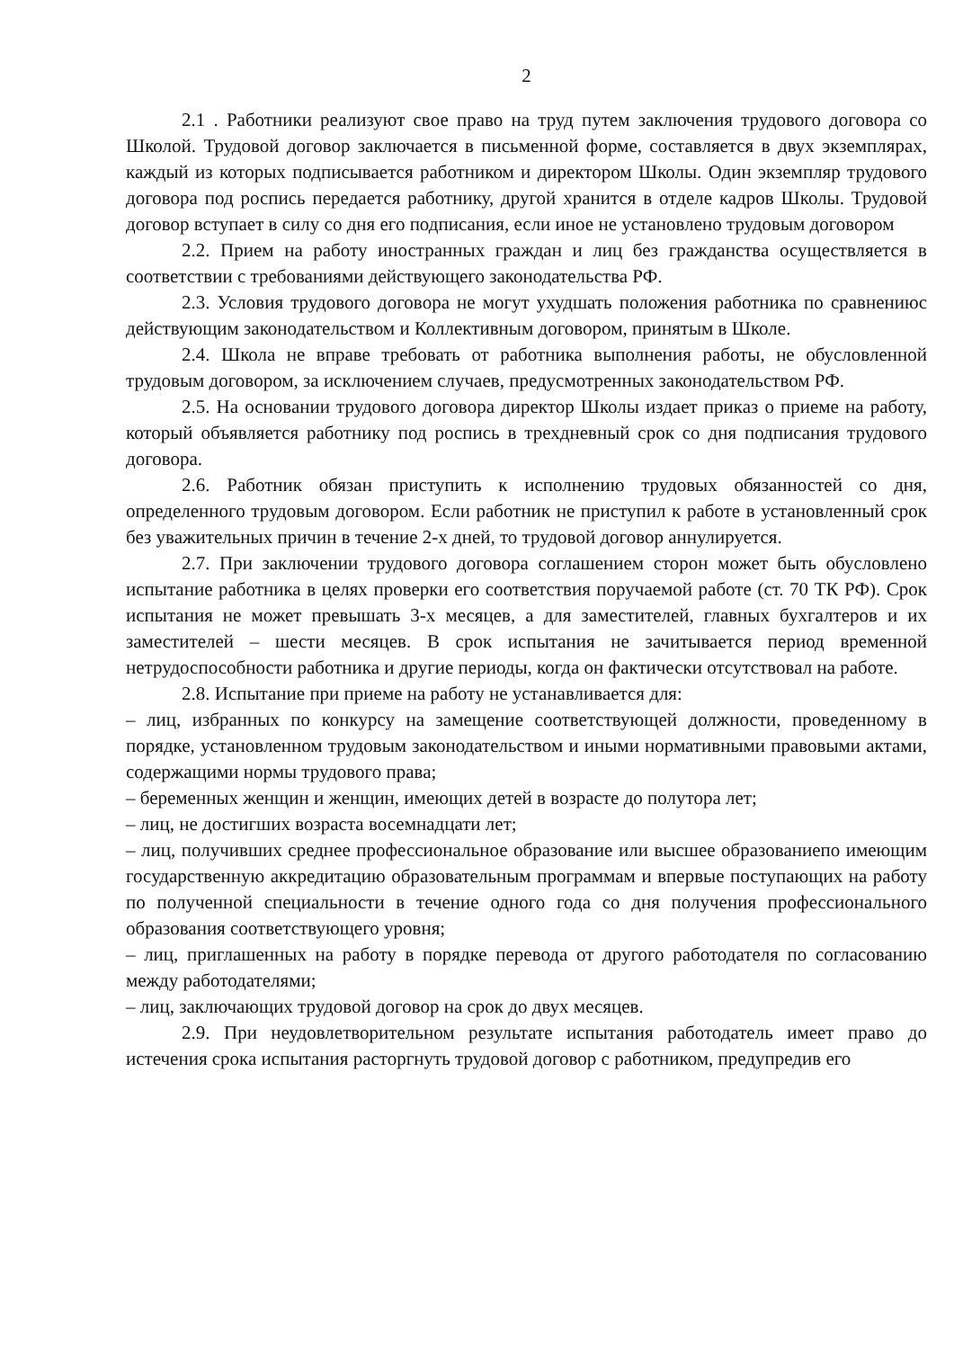2
2.1 . Работники реализуют свое право на труд путем заключения трудового договора со Школой. Трудовой договор заключается в письменной форме, составляется в двух экземплярах, каждый из которых подписывается работником и директором Школы. Один экземпляр трудового договора под роспись передается работнику, другой хранится в отделе кадров Школы. Трудовой договор вступает в силу со дня его подписания, если иное не установлено трудовым договором
2.2. Прием на работу иностранных граждан и лиц без гражданства осуществляется в соответствии с требованиями действующего законодательства РФ.
2.3. Условия трудового договора не могут ухудшать положения работника по сравнениюс действующим законодательством и Коллективным договором, принятым в Школе.
2.4. Школа не вправе требовать от работника выполнения работы, не обусловленной трудовым договором, за исключением случаев, предусмотренных законодательством РФ.
2.5. На основании трудового договора директор Школы издает приказ о приеме на работу, который объявляется работнику под роспись в трехдневный срок со дня подписания трудового договора.
2.6. Работник обязан приступить к исполнению трудовых обязанностей со дня, определенного трудовым договором. Если работник не приступил к работе в установленный срок без уважительных причин в течение 2-х дней, то трудовой договор аннулируется.
2.7. При заключении трудового договора соглашением сторон может быть обусловлено испытание работника в целях проверки его соответствия поручаемой работе (ст. 70 ТК РФ). Срок испытания не может превышать 3-х месяцев, а для заместителей, главных бухгалтеров и их заместителей – шести месяцев. В срок испытания не зачитывается период временной нетрудоспособности работника и другие периоды, когда он фактически отсутствовал на работе.
2.8. Испытание при приеме на работу не устанавливается для:
– лиц, избранных по конкурсу на замещение соответствующей должности, проведенному в порядке, установленном трудовым законодательством и иными нормативными правовыми актами, содержащими нормы трудового права;
– беременных женщин и женщин, имеющих детей в возрасте до полутора лет;
– лиц, не достигших возраста восемнадцати лет;
– лиц, получивших среднее профессиональное образование или высшее образованиепо имеющим государственную аккредитацию образовательным программам и впервые поступающих на работу по полученной специальности в течение одного года со дня получения профессионального образования соответствующего уровня;
– лиц, приглашенных на работу в порядке перевода от другого работодателя по согласованию между работодателями;
– лиц, заключающих трудовой договор на срок до двух месяцев.
2.9. При неудовлетворительном результате испытания работодатель имеет право до истечения срока испытания расторгнуть трудовой договор с работником, предупредив его